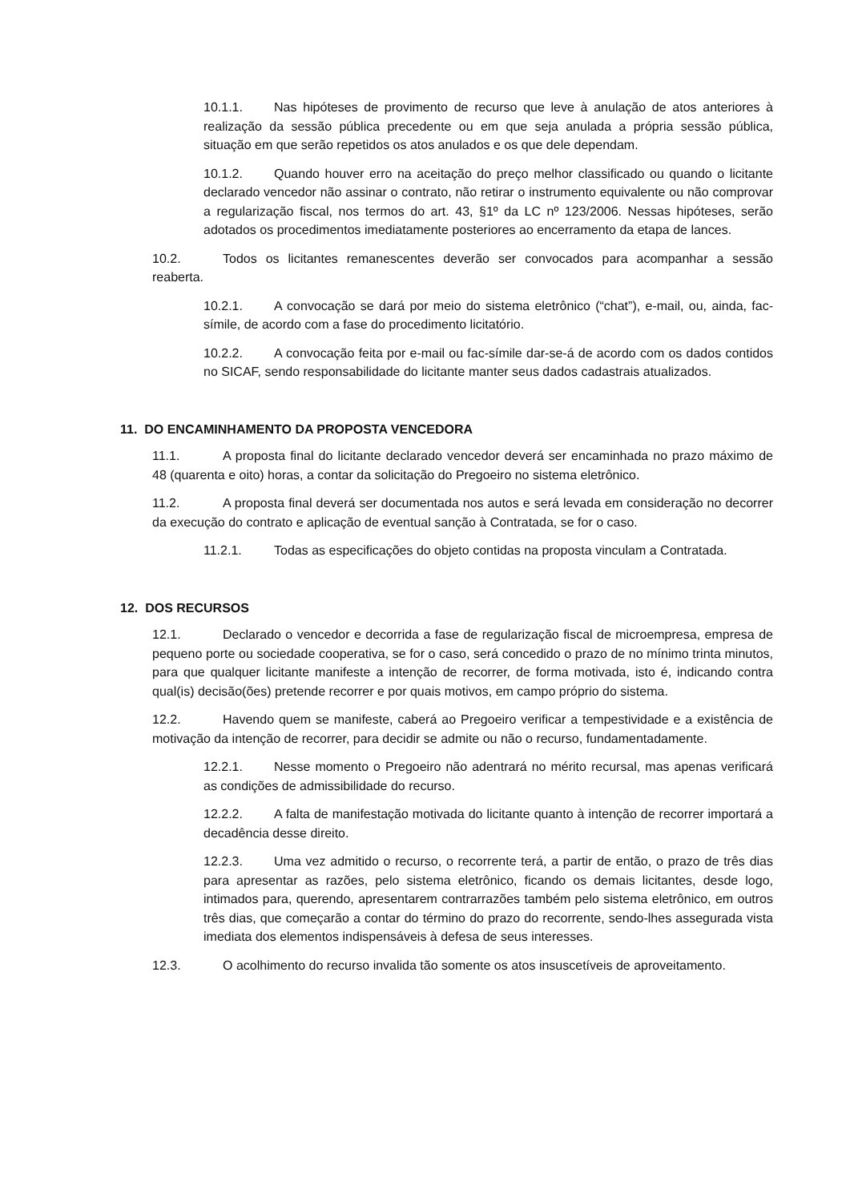10.1.1. Nas hipóteses de provimento de recurso que leve à anulação de atos anteriores à realização da sessão pública precedente ou em que seja anulada a própria sessão pública, situação em que serão repetidos os atos anulados e os que dele dependam.
10.1.2. Quando houver erro na aceitação do preço melhor classificado ou quando o licitante declarado vencedor não assinar o contrato, não retirar o instrumento equivalente ou não comprovar a regularização fiscal, nos termos do art. 43, §1º da LC nº 123/2006. Nessas hipóteses, serão adotados os procedimentos imediatamente posteriores ao encerramento da etapa de lances.
10.2. Todos os licitantes remanescentes deverão ser convocados para acompanhar a sessão reaberta.
10.2.1. A convocação se dará por meio do sistema eletrônico (“chat”), e-mail, ou, ainda, fac-símile, de acordo com a fase do procedimento licitatório.
10.2.2. A convocação feita por e-mail ou fac-símile dar-se-á de acordo com os dados contidos no SICAF, sendo responsabilidade do licitante manter seus dados cadastrais atualizados.
11. DO ENCAMINHAMENTO DA PROPOSTA VENCEDORA
11.1. A proposta final do licitante declarado vencedor deverá ser encaminhada no prazo máximo de 48 (quarenta e oito) horas, a contar da solicitação do Pregoeiro no sistema eletrônico.
11.2. A proposta final deverá ser documentada nos autos e será levada em consideração no decorrer da execução do contrato e aplicação de eventual sanção à Contratada, se for o caso.
11.2.1. Todas as especificações do objeto contidas na proposta vinculam a Contratada.
12. DOS RECURSOS
12.1. Declarado o vencedor e decorrida a fase de regularização fiscal de microempresa, empresa de pequeno porte ou sociedade cooperativa, se for o caso, será concedido o prazo de no mínimo trinta minutos, para que qualquer licitante manifeste a intenção de recorrer, de forma motivada, isto é, indicando contra qual(is) decisão(ões) pretende recorrer e por quais motivos, em campo próprio do sistema.
12.2. Havendo quem se manifeste, caberá ao Pregoeiro verificar a tempestividade e a existência de motivação da intenção de recorrer, para decidir se admite ou não o recurso, fundamentadamente.
12.2.1. Nesse momento o Pregoeiro não adentrará no mérito recursal, mas apenas verificará as condições de admissibilidade do recurso.
12.2.2. A falta de manifestação motivada do licitante quanto à intenção de recorrer importará a decadência desse direito.
12.2.3. Uma vez admitido o recurso, o recorrente terá, a partir de então, o prazo de três dias para apresentar as razões, pelo sistema eletrônico, ficando os demais licitantes, desde logo, intimados para, querendo, apresentarem contrarrazões também pelo sistema eletrônico, em outros três dias, que começarão a contar do término do prazo do recorrente, sendo-lhes assegurada vista imediata dos elementos indispensáveis à defesa de seus interesses.
12.3. O acolhimento do recurso invalida tão somente os atos insuscetíveis de aproveitamento.